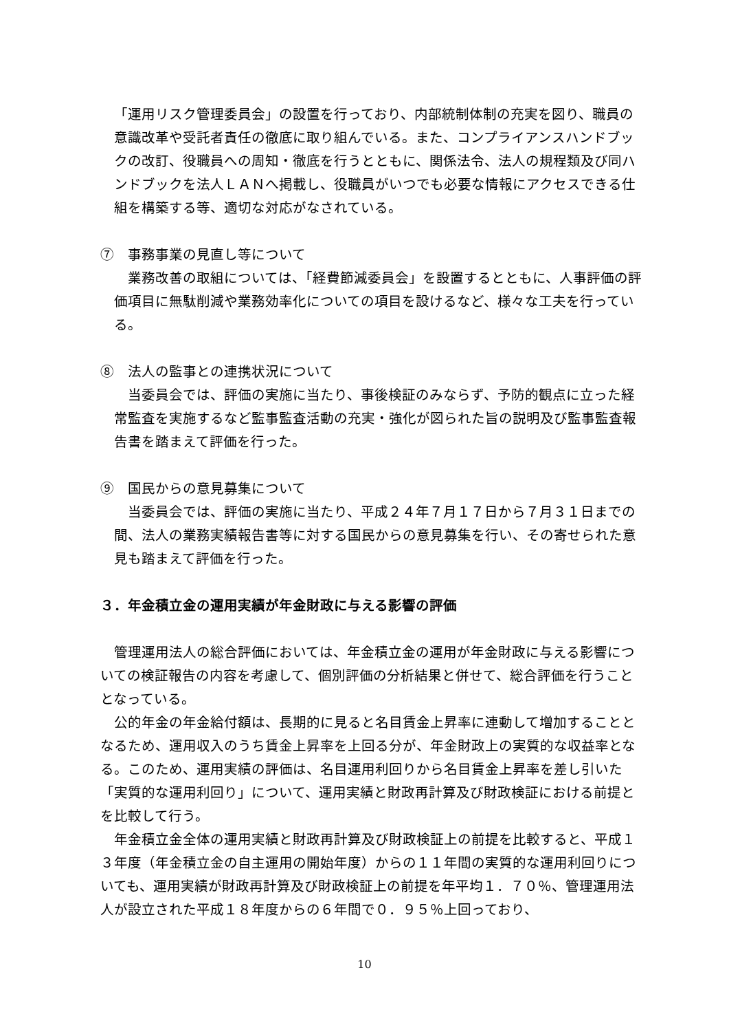「運用リスク管理委員会」の設置を行っており、内部統制体制の充実を図り、職員の意識改革や受託者責任の徹底に取り組んでいる。また、コンプライアンスハンドブックの改訂、役職員への周知・徹底を行うとともに、関係法令、法人の規程類及び同ハンドブックを法人ＬＡＮへ掲載し、役職員がいつでも必要な情報にアクセスできる仕組を構築する等、適切な対応がなされている。
⑦　事務事業の見直し等について
　業務改善の取組については、「経費節減委員会」を設置するとともに、人事評価の評価項目に無駄削減や業務効率化についての項目を設けるなど、様々な工夫を行っている。
⑧　法人の監事との連携状況について
　当委員会では、評価の実施に当たり、事後検証のみならず、予防的観点に立った経常監査を実施するなど監事監査活動の充実・強化が図られた旨の説明及び監事監査報告書を踏まえて評価を行った。
⑨　国民からの意見募集について
　当委員会では、評価の実施に当たり、平成２４年７月１７日から７月３１日までの間、法人の業務実績報告書等に対する国民からの意見募集を行い、その寄せられた意見も踏まえて評価を行った。
３．年金積立金の運用実績が年金財政に与える影響の評価
　管理運用法人の総合評価においては、年金積立金の運用が年金財政に与える影響についての検証報告の内容を考慮して、個別評価の分析結果と併せて、総合評価を行うこととなっている。
　公的年金の年金給付額は、長期的に見ると名目賃金上昇率に連動して増加することとなるため、運用収入のうち賃金上昇率を上回る分が、年金財政上の実質的な収益率となる。このため、運用実績の評価は、名目運用利回りから名目賃金上昇率を差し引いた「実質的な運用利回り」について、運用実績と財政再計算及び財政検証における前提とを比較して行う。
　年金積立金全体の運用実績と財政再計算及び財政検証上の前提を比較すると、平成１３年度（年金積立金の自主運用の開始年度）からの１１年間の実質的な運用利回りについても、運用実績が財政再計算及び財政検証上の前提を年平均１．７０％、管理運用法人が設立された平成１８年度からの６年間で０．９５％上回っており、
10